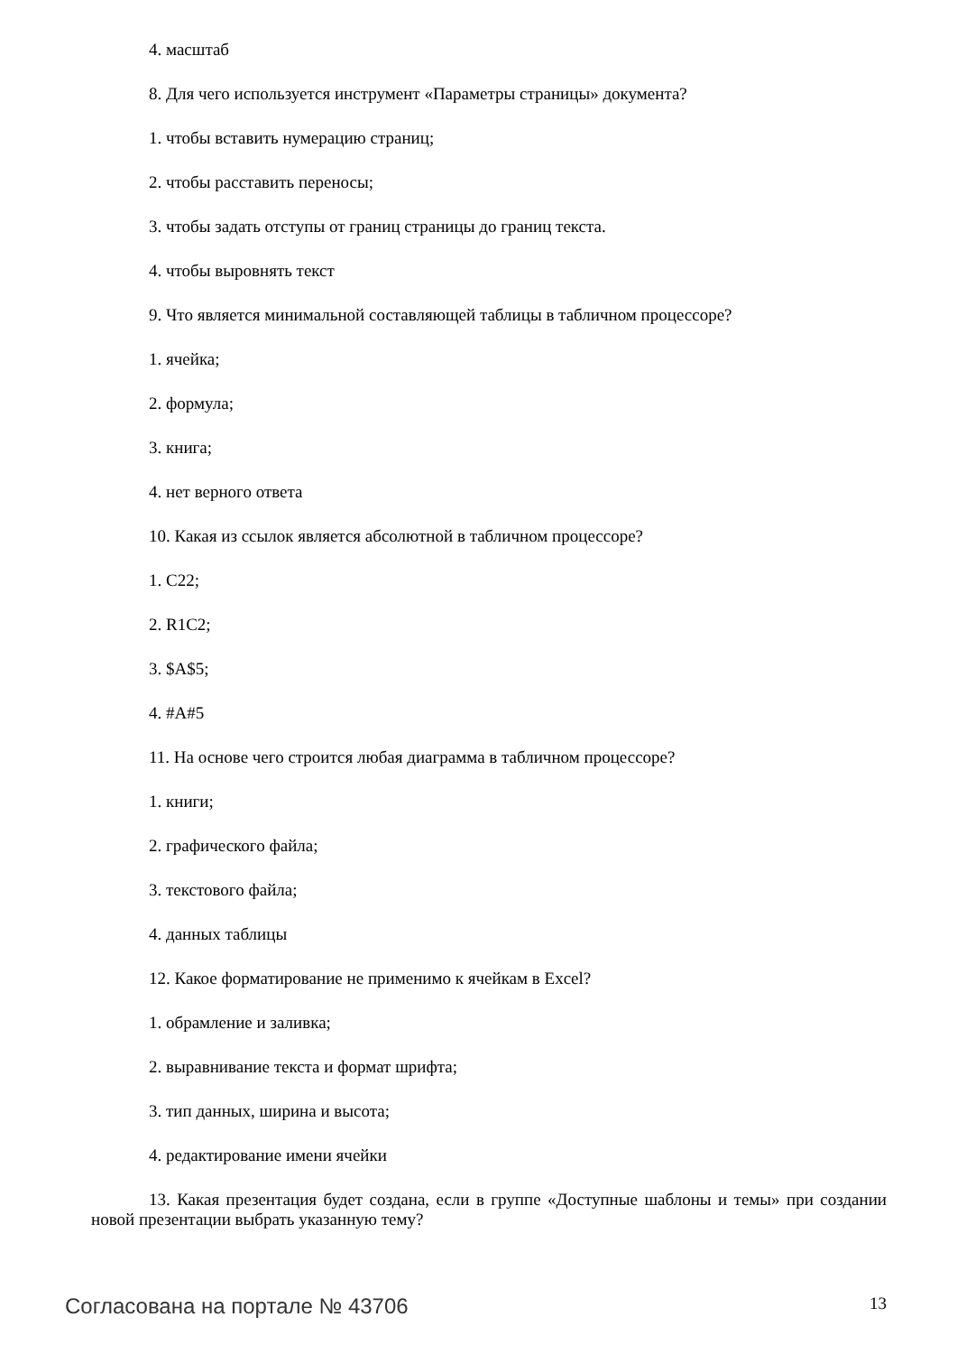4. масштаб
8. Для чего используется инструмент «Параметры страницы» документа?
1. чтобы вставить нумерацию страниц;
2. чтобы расставить переносы;
3. чтобы задать отступы от границ страницы до границ текста.
4. чтобы выровнять текст
9. Что является минимальной составляющей таблицы в табличном процессоре?
1. ячейка;
2. формула;
3. книга;
4. нет верного ответа
10. Какая из ссылок является абсолютной в табличном процессоре?
1. C22;
2. R1C2;
3. $A$5;
4. #A#5
11. На основе чего строится любая диаграмма в табличном процессоре?
1. книги;
2. графического файла;
3. текстового файла;
4. данных таблицы
12. Какое форматирование не применимо к ячейкам в Excel?
1. обрамление и заливка;
2. выравнивание текста и формат шрифта;
3. тип данных, ширина и высота;
4. редактирование имени ячейки
13. Какая презентация будет создана, если в группе «Доступные шаблоны и темы» при создании новой презентации выбрать указанную тему?
Согласована на портале № 43706 13